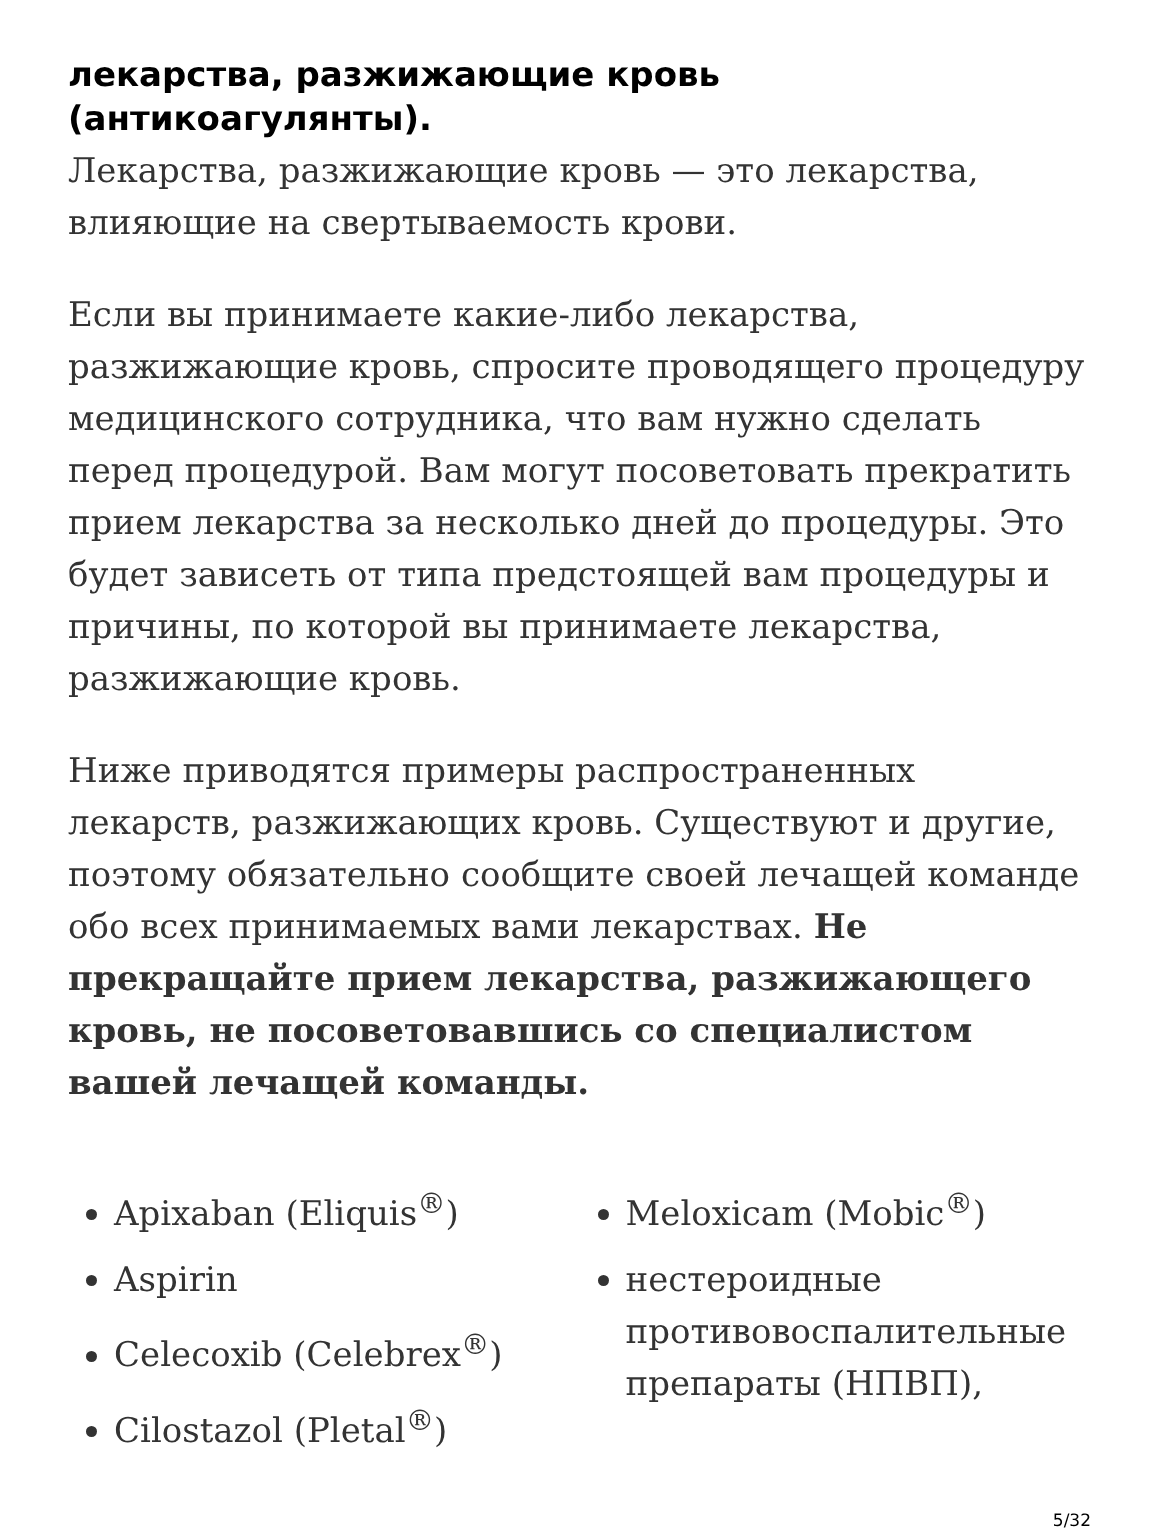лекарства, разжижающие кровь (антикоагулянты).
Лекарства, разжижающие кровь — это лекарства, влияющие на свертываемость крови.
Если вы принимаете какие-либо лекарства, разжижающие кровь, спросите проводящего процедуру медицинского сотрудника, что вам нужно сделать перед процедурой. Вам могут посоветовать прекратить прием лекарства за несколько дней до процедуры. Это будет зависеть от типа предстоящей вам процедуры и причины, по которой вы принимаете лекарства, разжижающие кровь.
Ниже приводятся примеры распространенных лекарств, разжижающих кровь. Существуют и другие, поэтому обязательно сообщите своей лечащей команде обо всех принимаемых вами лекарствах. Не прекращайте прием лекарства, разжижающего кровь, не посоветовавшись со специалистом вашей лечащей команды.
Apixaban (Eliquis<sup>®</sup>)
Aspirin
Celecoxib (Celebrex<sup>®</sup>)
Cilostazol (Pletal<sup>®</sup>)
Meloxicam (Mobic<sup>®</sup>)
нестероидные противовоспалительные препараты (НПВП),
5/32